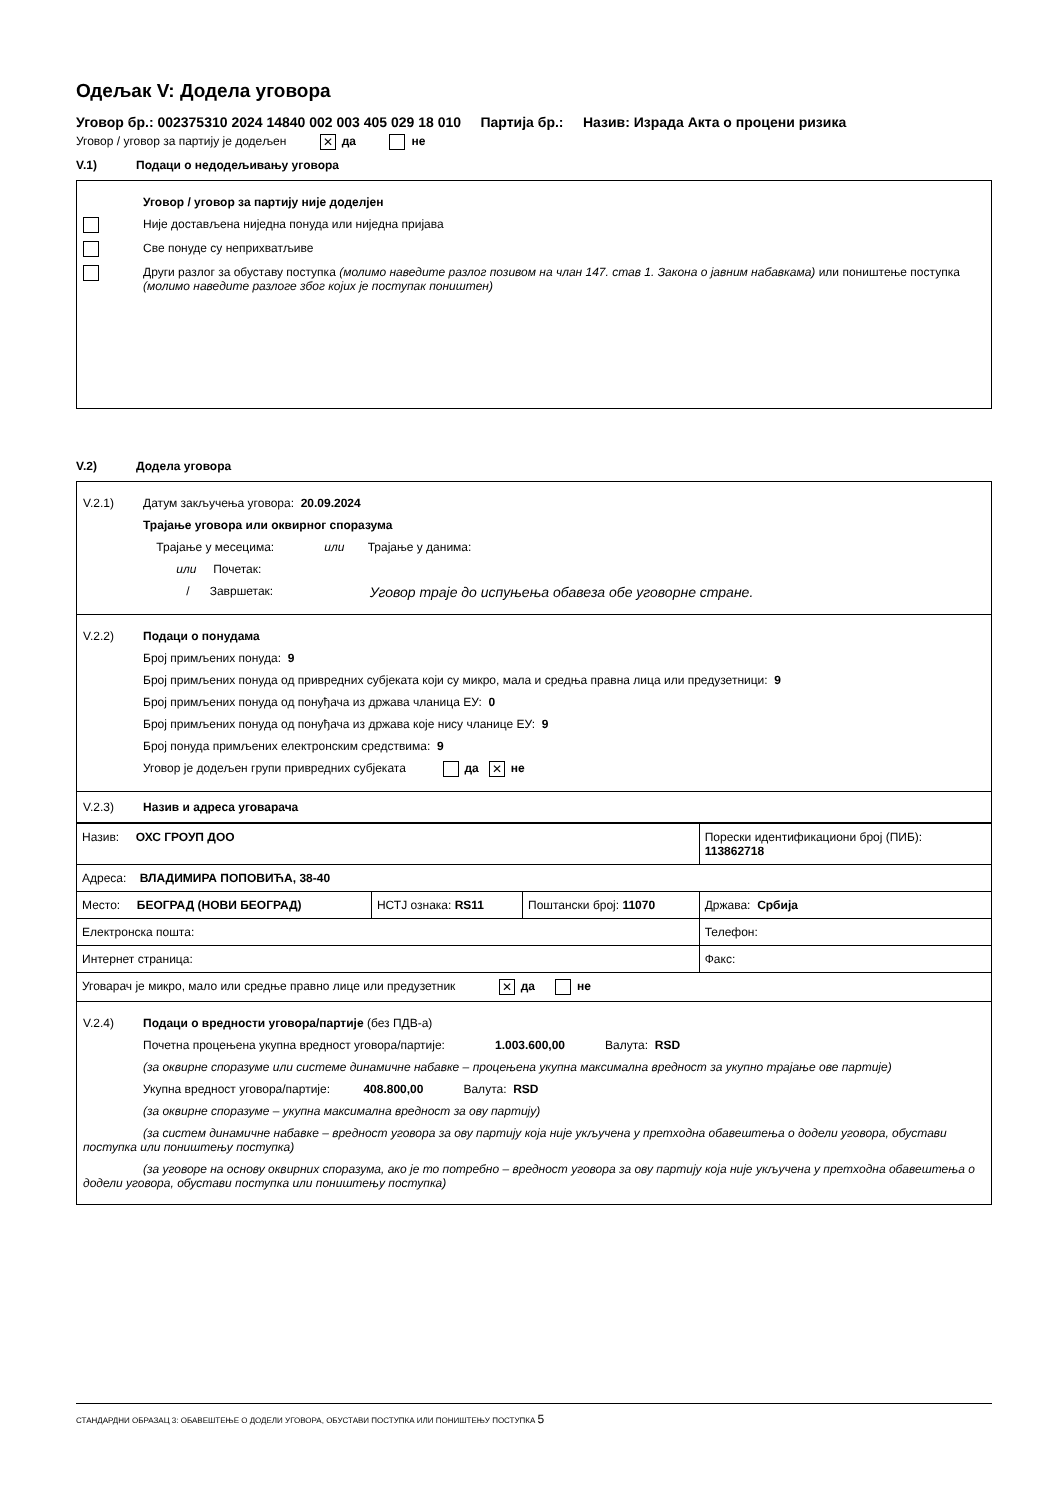Одељак V: Додела уговора
Уговор бр.: 002375310 2024 14840 002 003 405 029 18 010 Партија бр.: Назив: Израда Акта о процени ризика
Уговор / уговор за партију је додељен ✕ да не
V.1) Подаци о недодељивању уговора
Уговор / уговор за партију није доделјен
Није достављена ниједна понуда или ниједна пријава
Све понуде су неприхватљиве
Други разлог за обуставу поступка (молимо наведите разлог позивом на члан 147. став 1. Закона о јавним набавкама) или поништење поступка (молимо наведите разлоге због којих је поступак поништен)
V.2) Додела уговора
V.2.1) Датум закључења уговора: 20.09.2024
Трајање уговора или оквирног споразума
Трајање у месецима: или Трајање у данима:
или Почетак:
/ Завршетак: Уговор траје до испуњења обавеза обе уговорне стране.
V.2.2) Подаци о понудама
Број примљених понуда: 9
Број примљених понуда од привредних субјеката који су микро, мала и средња правна лица или предузетници: 9
Број примљених понуда од понуђача из држава чланица ЕУ: 0
Број примљених понуда од понуђача из држава које нису чланице ЕУ: 9
Број понуда примљених електронским средствима: 9
Уговор је додељен групи привредних субјеката да ✕ не
V.2.3) Назив и адреса уговарача
| Назив: ОХС ГРОУП ДОО | | | Порески идентификациони број (ПИБ): 113862718 |
| Адреса: ВЛАДИМИРА ПОПОВИЋА, 38-40 | | | |
| Место: БЕОГРАД (НОВИ БЕОГРАД) | НСТЈ ознака: RS11 | Поштански број: 11070 | Држава: Србија |
| Електронска пошта: | | | Телефон: |
| Интернет страница: | | | Факс: |
| Уговарач је микро, мало или средње правно лице или предузетник ✕ да не | | | |
V.2.4) Подаци о вредности уговора/партије (без ПДВ-а)
Почетна процењена укупна вредност уговора/партије: 1.003.600,00 Валута: RSD
(за оквирне споразуме или системе динамичне набавке – процењена укупна максимална вредност за укупно трајање ове партије)
Укупна вредност уговора/партије: 408.800,00 Валута: RSD
(за оквирне споразуме – укупна максимална вредност за ову партију)
(за систем динамичне набавке – вредност уговора за ову партију која није укључена у претходна обавештења о додели уговора, обустави поступка или поништењу поступка)
(за уговоре на основу оквирних споразума, ако је то потребно – вредност уговора за ову партију која није укључена у претходна обавештења о додели уговора, обустави поступка или поништењу поступка)
СТАНДАРДНИ ОБРАЗАЦ 3: ОБАВЕШТЕЊЕ О ДОДЕЛИ УГОВОРА, ОБУСТАВИ ПОСТУПКА ИЛИ ПОНИШТЕЊУ ПОСТУПКА 5